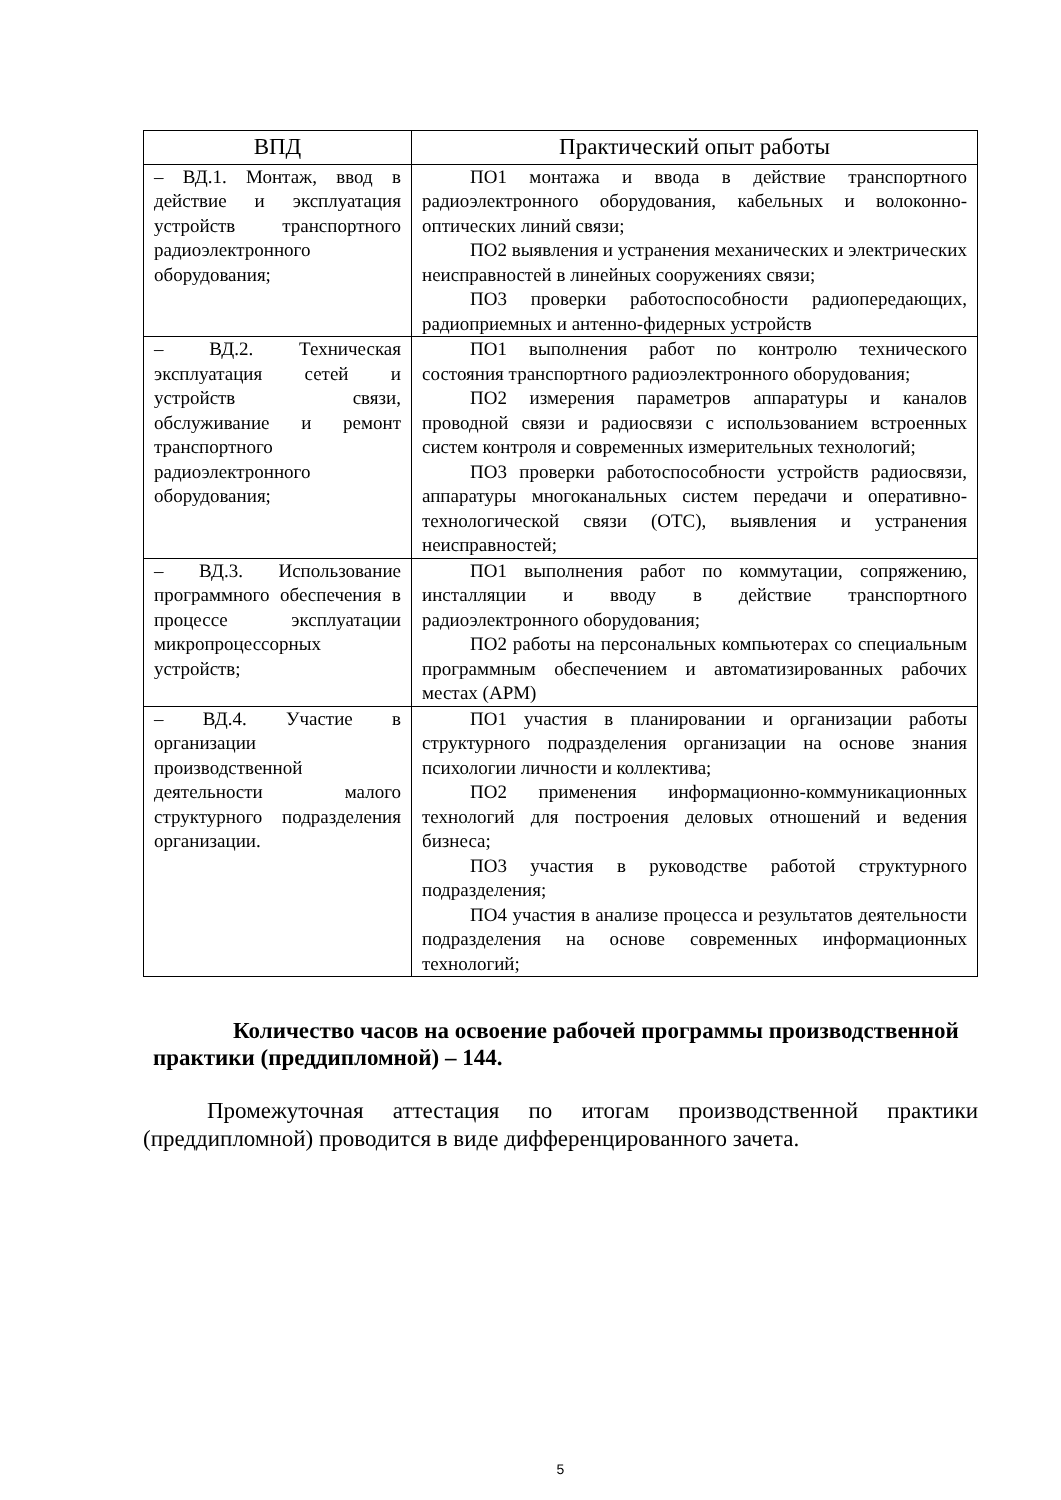| ВПД | Практический опыт работы |
| --- | --- |
| – ВД.1. Монтаж, ввод в действие и эксплуатация устройств транспортного радиоэлектронного оборудования; | ПО1 монтажа и ввода в действие транспортного радиоэлектронного оборудования, кабельных и волоконно-оптических линий связи; ПО2 выявления и устранения механических и электрических неисправностей в линейных сооружениях связи; ПО3 проверки работоспособности радиопередающих, радиоприемных и антенно-фидерных устройств |
| – ВД.2. Техническая эксплуатация сетей и устройств связи, обслуживание и ремонт транспортного радиоэлектронного оборудования; | ПО1 выполнения работ по контролю технического состояния транспортного радиоэлектронного оборудования; ПО2 измерения параметров аппаратуры и каналов проводной связи и радиосвязи с использованием встроенных систем контроля и современных измерительных технологий; ПО3 проверки работоспособности устройств радиосвязи, аппаратуры многоканальных систем передачи и оперативно-технологической связи (ОТС), выявления и устранения неисправностей; |
| – ВД.3. Использование программного обеспечения в процессе эксплуатации микропроцессорных устройств; | ПО1 выполнения работ по коммутации, сопряжению, инсталляции и вводу в действие транспортного радиоэлектронного оборудования; ПО2 работы на персональных компьютерах со специальным программным обеспечением и автоматизированных рабочих местах (АРМ) |
| – ВД.4. Участие в организации производственной деятельности малого структурного подразделения организации. | ПО1 участия в планировании и организации работы структурного подразделения организации на основе знания психологии личности и коллектива; ПО2 применения информационно-коммуникационных технологий для построения деловых отношений и ведения бизнеса; ПО3 участия в руководстве работой структурного подразделения; ПО4 участия в анализе процесса и результатов деятельности подразделения на основе современных информационных технологий; |
Количество часов на освоение рабочей программы производственной практики (преддипломной) – 144.
Промежуточная аттестация по итогам производственной практики (преддипломной) проводится в виде дифференцированного зачета.
5